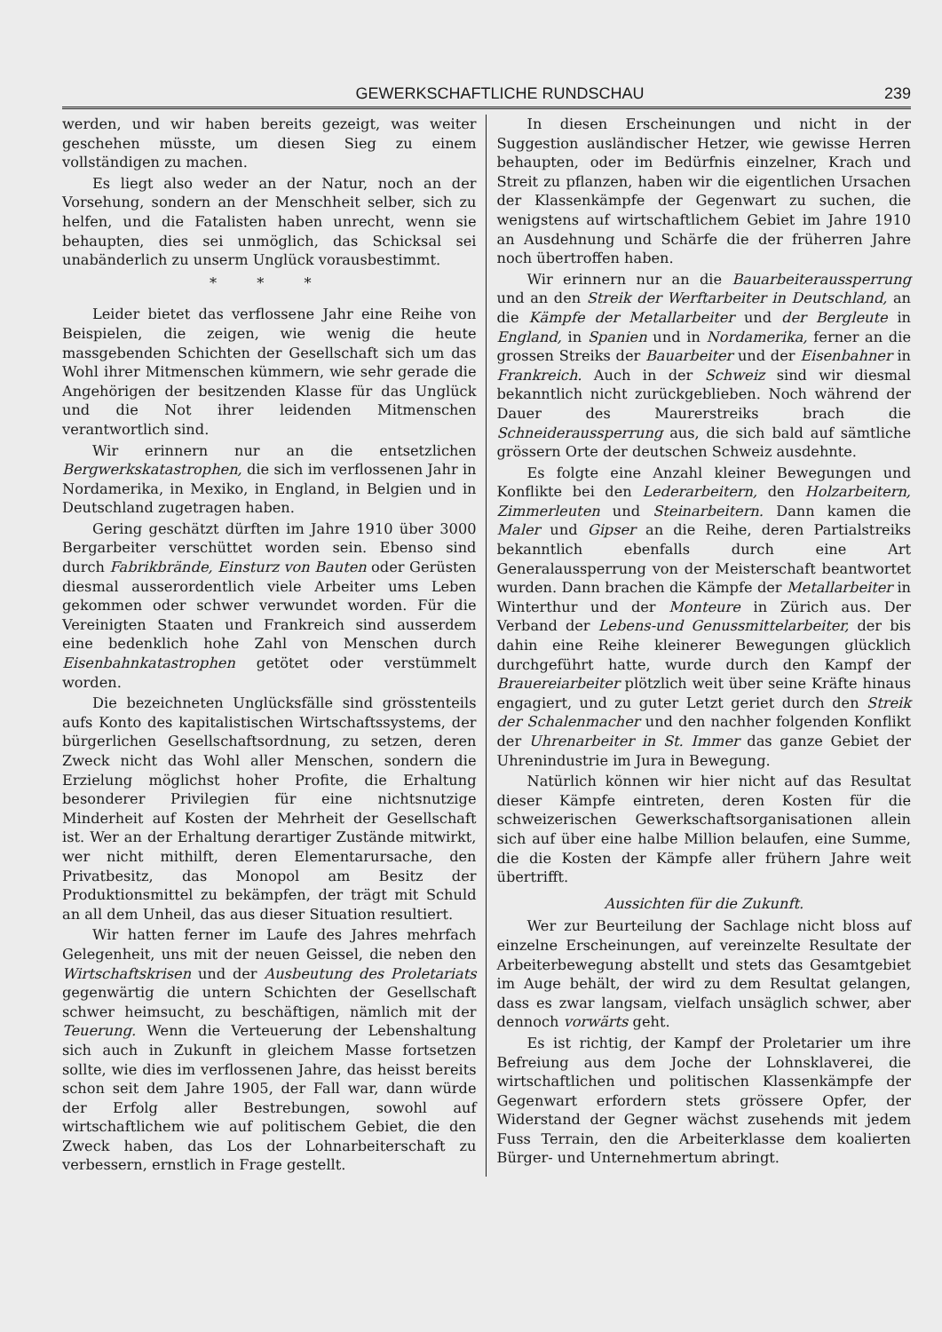GEWERKSCHAFTLICHE RUNDSCHAU 239
werden, und wir haben bereits gezeigt, was weiter geschehen müsste, um diesen Sieg zu einem vollständigen zu machen.
Es liegt also weder an der Natur, noch an der Vorsehung, sondern an der Menschheit selber, sich zu helfen, und die Fatalisten haben unrecht, wenn sie behaupten, dies sei unmöglich, das Schicksal sei unabänderlich zu unserm Unglück vorausbestimmt.
* * *
Leider bietet das verflossene Jahr eine Reihe von Beispielen, die zeigen, wie wenig die heute massgebenden Schichten der Gesellschaft sich um das Wohl ihrer Mitmenschen kümmern, wie sehr gerade die Angehörigen der besitzenden Klasse für das Unglück und die Not ihrer leidenden Mitmenschen verantwortlich sind.
Wir erinnern nur an die entsetzlichen Bergwerkskatastrophen, die sich im verflossenen Jahr in Nordamerika, in Mexiko, in England, in Belgien und in Deutschland zugetragen haben.
Gering geschätzt dürften im Jahre 1910 über 3000 Bergarbeiter verschüttet worden sein. Ebenso sind durch Fabrikbrände, Einsturz von Bauten oder Gerüsten diesmal ausserordentlich viele Arbeiter ums Leben gekommen oder schwer verwundet worden. Für die Vereinigten Staaten und Frankreich sind ausserdem eine bedenklich hohe Zahl von Menschen durch Eisenbahnkatastrophen getötet oder verstümmelt worden.
Die bezeichneten Unglücksfälle sind grösstenteils aufs Konto des kapitalistischen Wirtschaftssystems, der bürgerlichen Gesellschaftsordnung, zu setzen, deren Zweck nicht das Wohl aller Menschen, sondern die Erzielung möglichst hoher Profite, die Erhaltung besonderer Privilegien für eine nichtsnutzige Minderheit auf Kosten der Mehrheit der Gesellschaft ist. Wer an der Erhaltung derartiger Zustände mitwirkt, wer nicht mithilft, deren Elementarursache, den Privatbesitz, das Monopol am Besitz der Produktionsmittel zu bekämpfen, der trägt mit Schuld an all dem Unheil, das aus dieser Situation resultiert.
Wir hatten ferner im Laufe des Jahres mehrfach Gelegenheit, uns mit der neuen Geissel, die neben den Wirtschaftskrisen und der Ausbeutung des Proletariats gegenwärtig die untern Schichten der Gesellschaft schwer heimsucht, zu beschäftigen, nämlich mit der Teuerung. Wenn die Verteuerung der Lebenshaltung sich auch in Zukunft in gleichem Masse fortsetzen sollte, wie dies im verflossenen Jahre, das heisst bereits schon seit dem Jahre 1905, der Fall war, dann würde der Erfolg aller Bestrebungen, sowohl auf wirtschaftlichem wie auf politischem Gebiet, die den Zweck haben, das Los der Lohnarbeiterschaft zu verbessern, ernstlich in Frage gestellt.
In diesen Erscheinungen und nicht in der Suggestion ausländischer Hetzer, wie gewisse Herren behaupten, oder im Bedürfnis einzelner, Krach und Streit zu pflanzen, haben wir die eigentlichen Ursachen der Klassenkämpfe der Gegenwart zu suchen, die wenigstens auf wirtschaftlichem Gebiet im Jahre 1910 an Ausdehnung und Schärfe die der früherren Jahre noch übertroffen haben.
Wir erinnern nur an die Bauarbeiteraussperrung und an den Streik der Werftarbeiter in Deutschland, an die Kämpfe der Metallarbeiter und der Bergleute in England, in Spanien und in Nordamerika, ferner an die grossen Streiks der Bauarbeiter und der Eisenbahner in Frankreich. Auch in der Schweiz sind wir diesmal bekanntlich nicht zurückgeblieben. Noch während der Dauer des Maurerstreiks brach die Schneideraussperrung aus, die sich bald auf sämtliche grössern Orte der deutschen Schweiz ausdehnte.
Es folgte eine Anzahl kleiner Bewegungen und Konflikte bei den Lederarbeitern, den Holzarbeitern, Zimmerleuten und Steinarbeitern. Dann kamen die Maler und Gipser an die Reihe, deren Partialstreiks bekanntlich ebenfalls durch eine Art Generalaussperrung von der Meisterschaft beantwortet wurden. Dann brachen die Kämpfe der Metallarbeiter in Winterthur und der Monteure in Zürich aus. Der Verband der Lebens-und Genussmittelarbeiter, der bis dahin eine Reihe kleinerer Bewegungen glücklich durchgeführt hatte, wurde durch den Kampf der Brauereiarbeiter plötzlich weit über seine Kräfte hinaus engagiert, und zu guter Letzt geriet durch den Streik der Schalenmacher und den nachher folgenden Konflikt der Uhrenarbeiter in St. Immer das ganze Gebiet der Uhrenindustrie im Jura in Bewegung.
Natürlich können wir hier nicht auf das Resultat dieser Kämpfe eintreten, deren Kosten für die schweizerischen Gewerkschaftsorganisationen allein sich auf über eine halbe Million belaufen, eine Summe, die die Kosten der Kämpfe aller frühern Jahre weit übertrifft.
Aussichten für die Zukunft.
Wer zur Beurteilung der Sachlage nicht bloss auf einzelne Erscheinungen, auf vereinzelte Resultate der Arbeiterbewegung abstellt und stets das Gesamtgebiet im Auge behält, der wird zu dem Resultat gelangen, dass es zwar langsam, vielfach unsäglich schwer, aber dennoch vorwärts geht.
Es ist richtig, der Kampf der Proletarier um ihre Befreiung aus dem Joche der Lohnsklaverei, die wirtschaftlichen und politischen Klassenkämpfe der Gegenwart erfordern stets grössere Opfer, der Widerstand der Gegner wächst zusehends mit jedem Fuss Terrain, den die Arbeiterklasse dem koalierten Bürger- und Unternehmertum abringt.